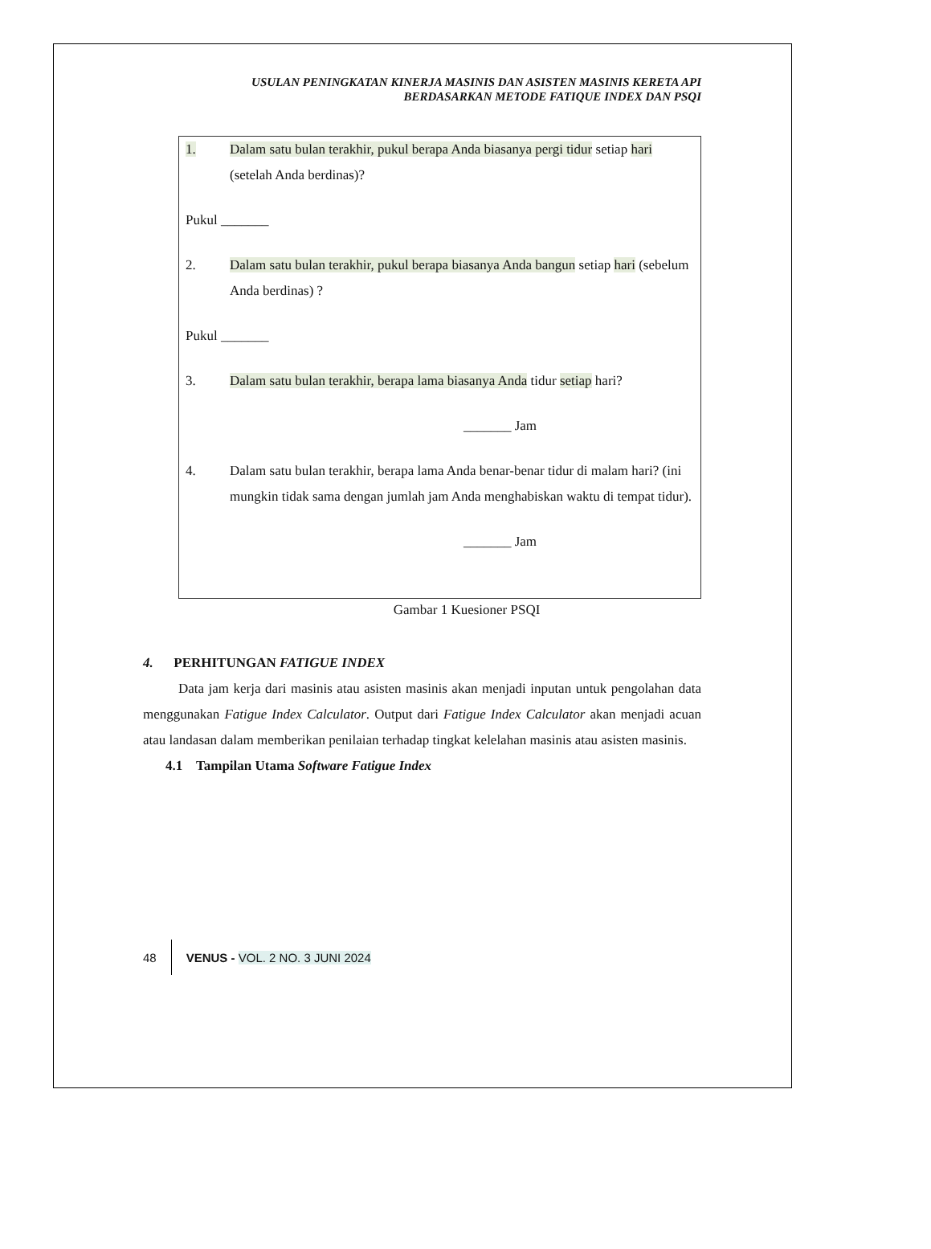USULAN PENINGKATAN KINERJA MASINIS DAN ASISTEN MASINIS KERETA API
BERDASARKAN METODE FATIQUE INDEX DAN PSQI
1. Dalam satu bulan terakhir, pukul berapa Anda biasanya pergi tidur setiap hari (setelah Anda berdinas)?
Pukul _______
2. Dalam satu bulan terakhir, pukul berapa biasanya Anda bangun setiap hari (sebelum Anda berdinas) ?
Pukul _______
3. Dalam satu bulan terakhir, berapa lama biasanya Anda tidur setiap hari?
_______ Jam
4. Dalam satu bulan terakhir, berapa lama Anda benar-benar tidur di malam hari? (ini mungkin tidak sama dengan jumlah jam Anda menghabiskan waktu di tempat tidur).
_______ Jam
Gambar 1 Kuesioner PSQI
4. PERHITUNGAN FATIGUE INDEX
Data jam kerja dari masinis atau asisten masinis akan menjadi inputan untuk pengolahan data menggunakan Fatigue Index Calculator. Output dari Fatigue Index Calculator akan menjadi acuan atau landasan dalam memberikan penilaian terhadap tingkat kelelahan masinis atau asisten masinis.
4.1 Tampilan Utama Software Fatigue Index
48 VENUS - VOL. 2 NO. 3 JUNI 2024